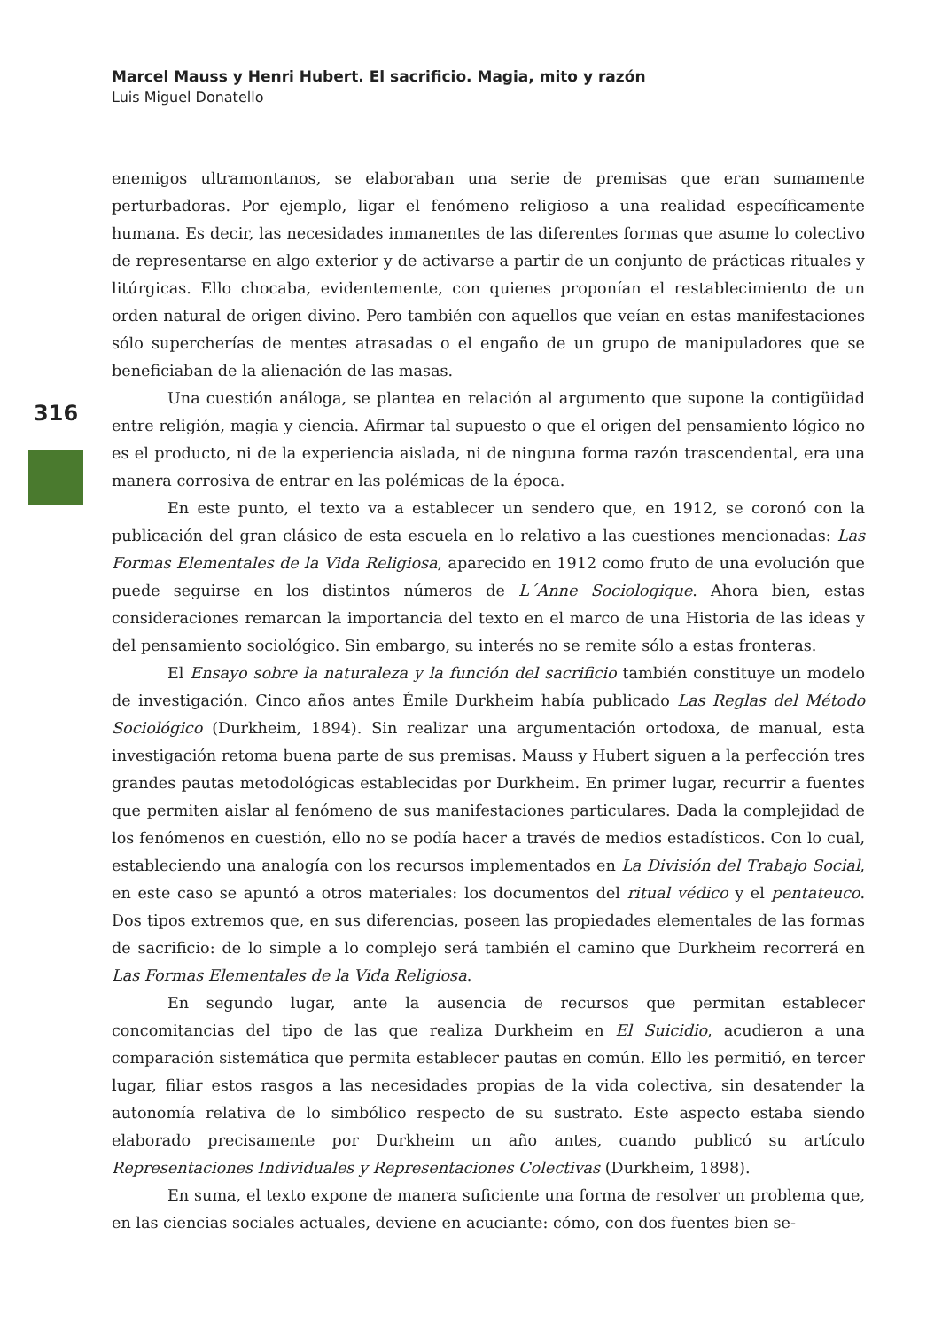Marcel Mauss y Henri Hubert. El sacrificio. Magia, mito y razón
Luis Miguel Donatello
316
enemigos ultramontanos, se elaboraban una serie de premisas que eran sumamente perturbadoras. Por ejemplo, ligar el fenómeno religioso a una realidad específicamente humana. Es decir, las necesidades inmanentes de las diferentes formas que asume lo colectivo de representarse en algo exterior y de activarse a partir de un conjunto de prácticas rituales y litúrgicas. Ello chocaba, evidentemente, con quienes proponían el restablecimiento de un orden natural de origen divino. Pero también con aquellos que veían en estas manifestaciones sólo supercherías de mentes atrasadas o el engaño de un grupo de manipuladores que se beneficiaban de la alienación de las masas.
Una cuestión análoga, se plantea en relación al argumento que supone la contigüidad entre religión, magia y ciencia. Afirmar tal supuesto o que el origen del pensamiento lógico no es el producto, ni de la experiencia aislada, ni de ninguna forma razón trascendental, era una manera corrosiva de entrar en las polémicas de la época.
En este punto, el texto va a establecer un sendero que, en 1912, se coronó con la publicación del gran clásico de esta escuela en lo relativo a las cuestiones mencionadas: Las Formas Elementales de la Vida Religiosa, aparecido en 1912 como fruto de una evolución que puede seguirse en los distintos números de L´Anne Sociologique. Ahora bien, estas consideraciones remarcan la importancia del texto en el marco de una Historia de las ideas y del pensamiento sociológico. Sin embargo, su interés no se remite sólo a estas fronteras.
El Ensayo sobre la naturaleza y la función del sacrificio también constituye un modelo de investigación. Cinco años antes Émile Durkheim había publicado Las Reglas del Método Sociológico (Durkheim, 1894). Sin realizar una argumentación ortodoxa, de manual, esta investigación retoma buena parte de sus premisas. Mauss y Hubert siguen a la perfección tres grandes pautas metodológicas establecidas por Durkheim. En primer lugar, recurrir a fuentes que permiten aislar al fenómeno de sus manifestaciones particulares. Dada la complejidad de los fenómenos en cuestión, ello no se podía hacer a través de medios estadísticos. Con lo cual, estableciendo una analogía con los recursos implementados en La División del Trabajo Social, en este caso se apuntó a otros materiales: los documentos del ritual védico y el pentateuco. Dos tipos extremos que, en sus diferencias, poseen las propiedades elementales de las formas de sacrificio: de lo simple a lo complejo será también el camino que Durkheim recorrerá en Las Formas Elementales de la Vida Religiosa.
En segundo lugar, ante la ausencia de recursos que permitan establecer concomitancias del tipo de las que realiza Durkheim en El Suicidio, acudieron a una comparación sistemática que permita establecer pautas en común. Ello les permitió, en tercer lugar, filiar estos rasgos a las necesidades propias de la vida colectiva, sin desatender la autonomía relativa de lo simbólico respecto de su sustrato. Este aspecto estaba siendo elaborado precisamente por Durkheim un año antes, cuando publicó su artículo Representaciones Individuales y Representaciones Colectivas (Durkheim, 1898).
En suma, el texto expone de manera suficiente una forma de resolver un problema que, en las ciencias sociales actuales, deviene en acuciante: cómo, con dos fuentes bien se-